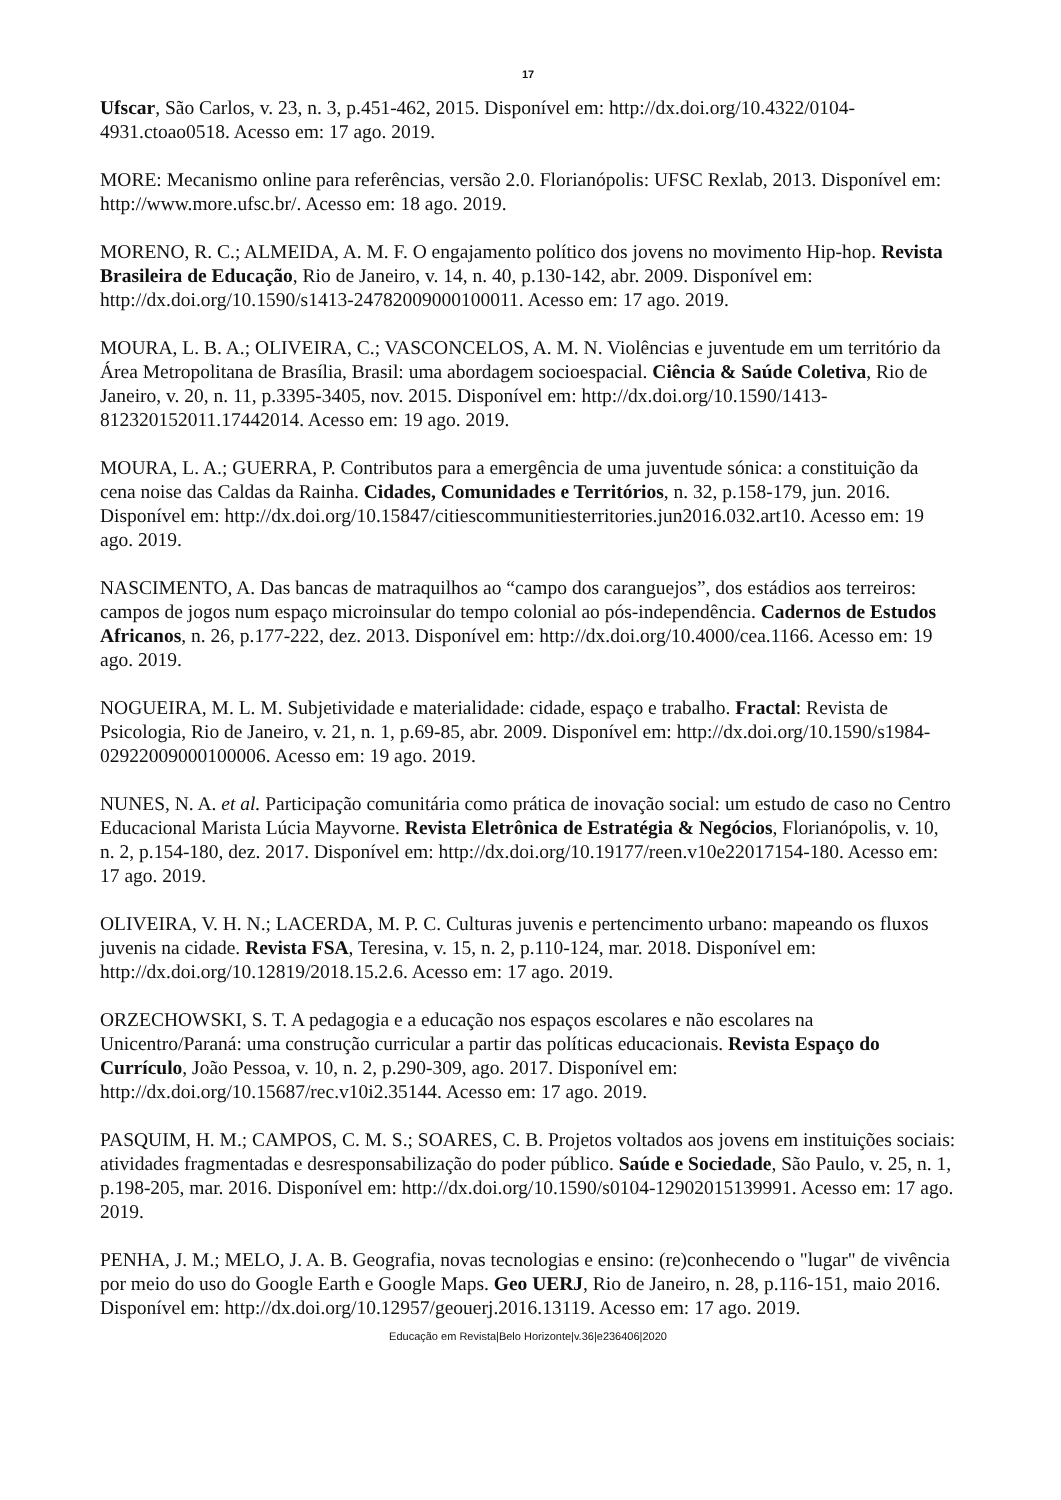17
Ufscar, São Carlos, v. 23, n. 3, p.451-462, 2015. Disponível em: http://dx.doi.org/10.4322/0104-4931.ctoao0518. Acesso em: 17 ago. 2019.
MORE: Mecanismo online para referências, versão 2.0. Florianópolis: UFSC Rexlab, 2013. Disponível em: http://www.more.ufsc.br/. Acesso em: 18 ago. 2019.
MORENO, R. C.; ALMEIDA, A. M. F. O engajamento político dos jovens no movimento Hip-hop. Revista Brasileira de Educação, Rio de Janeiro, v. 14, n. 40, p.130-142, abr. 2009. Disponível em: http://dx.doi.org/10.1590/s1413-24782009000100011. Acesso em: 17 ago. 2019.
MOURA, L. B. A.; OLIVEIRA, C.; VASCONCELOS, A. M. N. Violências e juventude em um território da Área Metropolitana de Brasília, Brasil: uma abordagem socioespacial. Ciência & Saúde Coletiva, Rio de Janeiro, v. 20, n. 11, p.3395-3405, nov. 2015. Disponível em: http://dx.doi.org/10.1590/1413-812320152011.17442014. Acesso em: 19 ago. 2019.
MOURA, L. A.; GUERRA, P. Contributos para a emergência de uma juventude sónica: a constituição da cena noise das Caldas da Rainha. Cidades, Comunidades e Territórios, n. 32, p.158-179, jun. 2016. Disponível em: http://dx.doi.org/10.15847/citiescommunitiesterritories.jun2016.032.art10. Acesso em: 19 ago. 2019.
NASCIMENTO, A. Das bancas de matraquilhos ao “campo dos caranguejos”, dos estádios aos terreiros: campos de jogos num espaço microinsular do tempo colonial ao pós-independência. Cadernos de Estudos Africanos, n. 26, p.177-222, dez. 2013. Disponível em: http://dx.doi.org/10.4000/cea.1166. Acesso em: 19 ago. 2019.
NOGUEIRA, M. L. M. Subjetividade e materialidade: cidade, espaço e trabalho. Fractal: Revista de Psicologia, Rio de Janeiro, v. 21, n. 1, p.69-85, abr. 2009. Disponível em: http://dx.doi.org/10.1590/s1984-02922009000100006. Acesso em: 19 ago. 2019.
NUNES, N. A. et al. Participação comunitária como prática de inovação social: um estudo de caso no Centro Educacional Marista Lúcia Mayvorne. Revista Eletrônica de Estratégia & Negócios, Florianópolis, v. 10, n. 2, p.154-180, dez. 2017. Disponível em: http://dx.doi.org/10.19177/reen.v10e22017154-180. Acesso em: 17 ago. 2019.
OLIVEIRA, V. H. N.; LACERDA, M. P. C. Culturas juvenis e pertencimento urbano: mapeando os fluxos juvenis na cidade. Revista FSA, Teresina, v. 15, n. 2, p.110-124, mar. 2018. Disponível em: http://dx.doi.org/10.12819/2018.15.2.6. Acesso em: 17 ago. 2019.
ORZECHOWSKI, S. T. A pedagogia e a educação nos espaços escolares e não escolares na Unicentro/Paraná: uma construção curricular a partir das políticas educacionais. Revista Espaço do Currículo, João Pessoa, v. 10, n. 2, p.290-309, ago. 2017. Disponível em: http://dx.doi.org/10.15687/rec.v10i2.35144. Acesso em: 17 ago. 2019.
PASQUIM, H. M.; CAMPOS, C. M. S.; SOARES, C. B. Projetos voltados aos jovens em instituições sociais: atividades fragmentadas e desresponsabilização do poder público. Saúde e Sociedade, São Paulo, v. 25, n. 1, p.198-205, mar. 2016. Disponível em: http://dx.doi.org/10.1590/s0104-12902015139991. Acesso em: 17 ago. 2019.
PENHA, J. M.; MELO, J. A. B. Geografia, novas tecnologias e ensino: (re)conhecendo o "lugar" de vivência por meio do uso do Google Earth e Google Maps. Geo UERJ, Rio de Janeiro, n. 28, p.116-151, maio 2016. Disponível em: http://dx.doi.org/10.12957/geouerj.2016.13119. Acesso em: 17 ago. 2019.
Educação em Revista|Belo Horizonte|v.36|e236406|2020